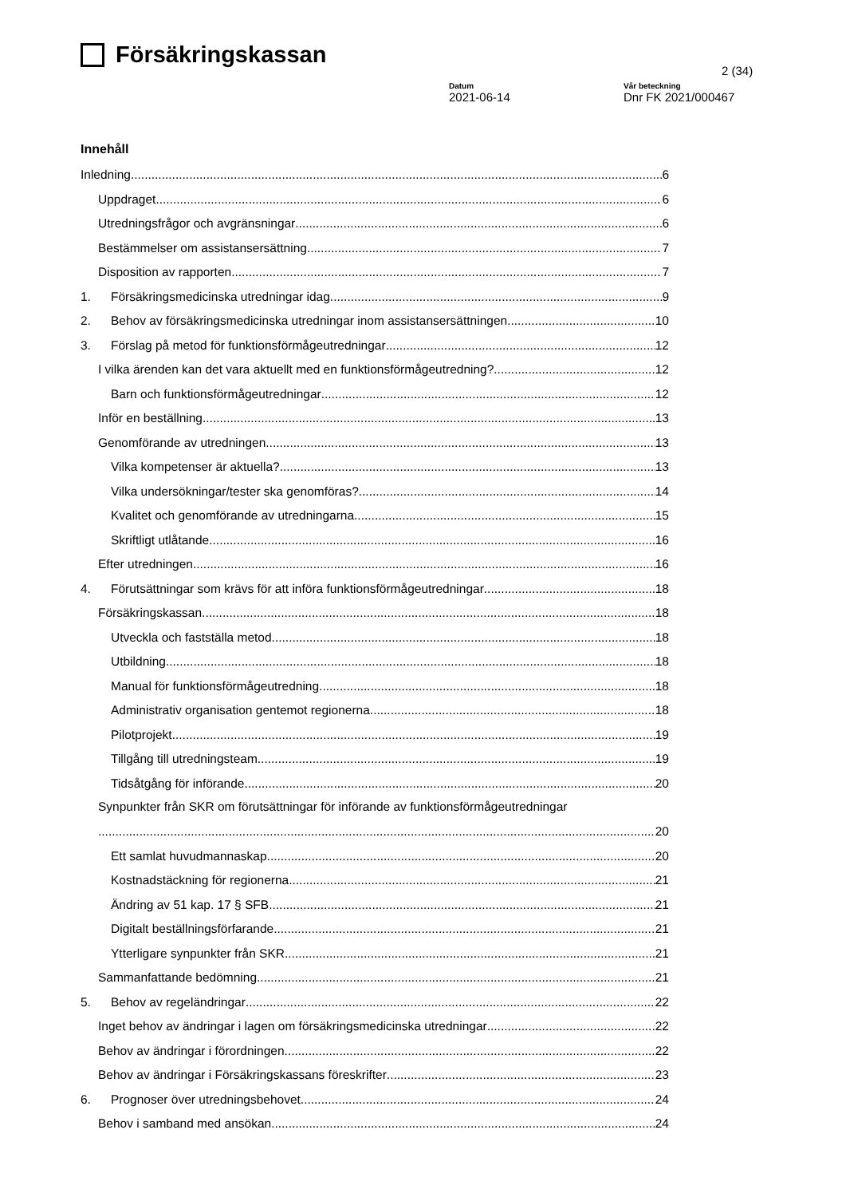Försäkringskassan
2 (34)
Datum
2021-06-14
Vår beteckning
Dnr FK 2021/000467
Innehåll
Inledning 6
Uppdraget 6
Utredningsfrågor och avgränsningar 6
Bestämmelser om assistansersättning 7
Disposition av rapporten 7
1. Försäkringsmedicinska utredningar idag 9
2. Behov av försäkringsmedicinska utredningar inom assistansersättningen 10
3. Förslag på metod för funktionsförmågeutredningar 12
I vilka ärenden kan det vara aktuellt med en funktionsförmågeutredning? 12
Barn och funktionsförmågeutredningar 12
Inför en beställning 13
Genomförande av utredningen 13
Vilka kompetenser är aktuella? 13
Vilka undersökningar/tester ska genomföras? 14
Kvalitet och genomförande av utredningarna 15
Skriftligt utlåtande 16
Efter utredningen 16
4. Förutsättningar som krävs för att införa funktionsförmågeutredningar 18
Försäkringskassan 18
Utveckla och fastställa metod 18
Utbildning 18
Manual för funktionsförmågeutredning 18
Administrativ organisation gentemot regionerna 18
Pilotprojekt 19
Tillgång till utredningsteam 19
Tidsåtgång för införande 20
Synpunkter från SKR om förutsättningar för införande av funktionsförmågeutredningar
20
Ett samlat huvudmannaskap 20
Kostnadstäckning för regionerna 21
Ändring av 51 kap. 17 § SFB 21
Digitalt beställningsförfarande 21
Ytterligare synpunkter från SKR 21
Sammanfattande bedömning 21
5. Behov av regeländringar 22
Inget behov av ändringar i lagen om försäkringsmedicinska utredningar 22
Behov av ändringar i förordningen 22
Behov av ändringar i Försäkringskassans föreskrifter 23
6. Prognoser över utredningsbehovet 24
Behov i samband med ansökan 24